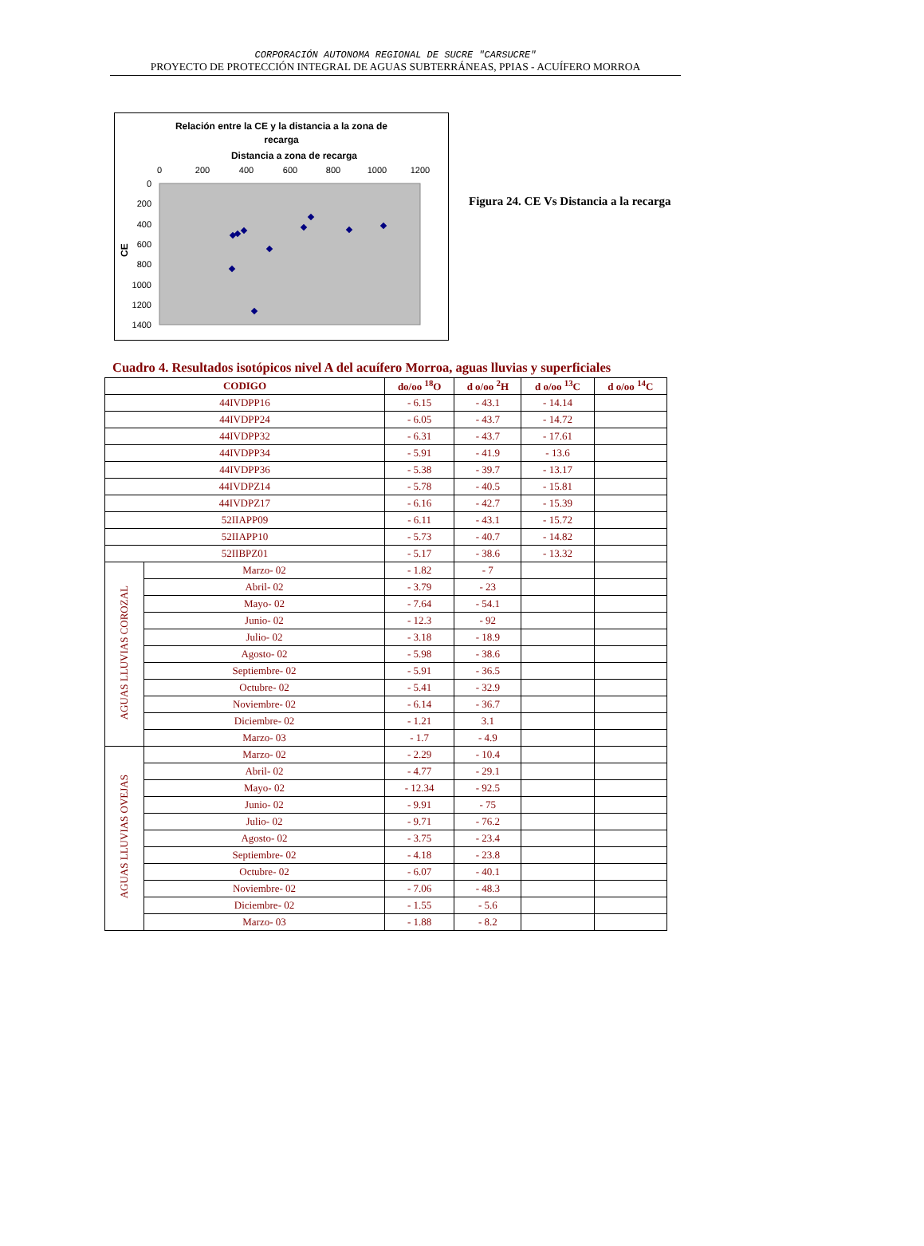CORPORACIÓN AUTONOMA REGIONAL DE SUCRE "CARSUCRE"
PROYECTO DE PROTECCIÓN INTEGRAL DE AGUAS SUBTERRÁNEAS, PPIAS - ACUÍFERO MORROA
Relación entre la CE y la distancia a la zona de
recarga
Distancia a zona de recarga
0
200
400
600
800
1000
1200
0
200
400
600
800
1000
1200
1400
CE
Figura 24. CE Vs Distancia a la recarga
Cuadro 4. Resultados isotópicos nivel A del acuífero Morroa, aguas lluvias y superficiales
| CODIGO | | do/oo <sup>18</sup>O | d o/oo <sup>2</sup>H | d o/oo <sup>13</sup>C | d o/oo <sup>14</sup>C |
| --- | --- | --- | --- | --- | --- |
| 44IVDPP16 | | - 6.15 | - 43.1 | - 14.14 | |
| 44IVDPP24 | | - 6.05 | - 43.7 | - 14.72 | |
| 44IVDPP32 | | - 6.31 | - 43.7 | - 17.61 | |
| 44IVDPP34 | | - 5.91 | - 41.9 | - 13.6 | |
| 44IVDPP36 | | - 5.38 | - 39.7 | - 13.17 | |
| 44IVDPZ14 | | - 5.78 | - 40.5 | - 15.81 | |
| 44IVDPZ17 | | - 6.16 | - 42.7 | - 15.39 | |
| 52IIAPP09 | | - 6.11 | - 43.1 | - 15.72 | |
| 52IIAPP10 | | - 5.73 | - 40.7 | - 14.82 | |
| 52IIBPZ01 | | - 5.17 | - 38.6 | - 13.32 | |
| AGUAS LLUVIAS COROZAL | Marzo- 02 | - 1.82 | - 7 | | |
| | Abril- 02 | - 3.79 | - 23 | | |
| | Mayo- 02 | - 7.64 | - 54.1 | | |
| | Junio- 02 | - 12.3 | - 92 | | |
| | Julio- 02 | - 3.18 | - 18.9 | | |
| | Agosto- 02 | - 5.98 | - 38.6 | | |
| | Septiembre- 02 | - 5.91 | - 36.5 | | |
| | Octubre- 02 | - 5.41 | - 32.9 | | |
| | Noviembre- 02 | - 6.14 | - 36.7 | | |
| | Diciembre- 02 | - 1.21 | 3.1 | | |
| | Marzo- 03 | - 1.7 | - 4.9 | | |
| AGUAS LLUVIAS OVEJAS | Marzo- 02 | - 2.29 | - 10.4 | | |
| | Abril- 02 | - 4.77 | - 29.1 | | |
| | Mayo- 02 | - 12.34 | - 92.5 | | |
| | Junio- 02 | - 9.91 | - 75 | | |
| | Julio- 02 | - 9.71 | - 76.2 | | |
| | Agosto- 02 | - 3.75 | - 23.4 | | |
| | Septiembre- 02 | - 4.18 | - 23.8 | | |
| | Octubre- 02 | - 6.07 | - 40.1 | | |
| | Noviembre- 02 | - 7.06 | - 48.3 | | |
| | Diciembre- 02 | - 1.55 | - 5.6 | | |
| | Marzo- 03 | - 1.88 | - 8.2 | | |